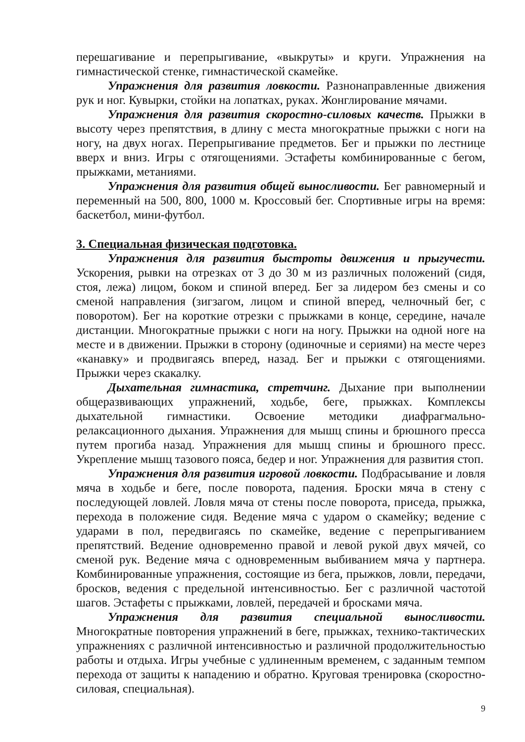перешагивание и перепрыгивание, «выкруты» и круги. Упражнения на гимнастической стенке, гимнастической скамейке.
Упражнения для развития ловкости. Разнонаправленные движения рук и ног. Кувырки, стойки на лопатках, руках. Жонглирование мячами.
Упражнения для развития скоростно-силовых качеств. Прыжки в высоту через препятствия, в длину с места многократные прыжки с ноги на ногу, на двух ногах. Перепрыгивание предметов. Бег и прыжки по лестнице вверх и вниз. Игры с отягощениями. Эстафеты комбинированные с бегом, прыжками, метаниями.
Упражнения для развития общей выносливости. Бег равномерный и переменный на 500, 800, 1000 м. Кроссовый бег. Спортивные игры на время: баскетбол, мини-футбол.
3. Специальная физическая подготовка.
Упражнения для развития быстроты движения и прыгучести. Ускорения, рывки на отрезках от 3 до 30 м из различных положений (сидя, стоя, лежа) лицом, боком и спиной вперед. Бег за лидером без смены и со сменой направления (зигзагом, лицом и спиной вперед, челночный бег, с поворотом). Бег на короткие отрезки с прыжками в конце, середине, начале дистанции. Многократные прыжки с ноги на ногу. Прыжки на одной ноге на месте и в движении. Прыжки в сторону (одиночные и сериями) на месте через «канавку» и продвигаясь вперед, назад. Бег и прыжки с отягощениями. Прыжки через скакалку.
Дыхательная гимнастика, стретчинг. Дыхание при выполнении общеразвивающих упражнений, ходьбе, беге, прыжках. Комплексы дыхательной гимнастики. Освоение методики диафрагмально-релаксационного дыхания. Упражнения для мышц спины и брюшного пресса путем прогиба назад. Упражнения для мышц спины и брюшного пресс. Укрепление мышц тазового пояса, бедер и ног. Упражнения для развития стоп.
Упражнения для развития игровой ловкости. Подбрасывание и ловля мяча в ходьбе и беге, после поворота, падения. Броски мяча в стену с последующей ловлей. Ловля мяча от стены после поворота, приседа, прыжка, перехода в положение сидя. Ведение мяча с ударом о скамейку; ведение с ударами в пол, передвигаясь по скамейке, ведение с перепрыгиванием препятствий. Ведение одновременно правой и левой рукой двух мячей, со сменой рук. Ведение мяча с одновременным выбиванием мяча у партнера. Комбинированные упражнения, состоящие из бега, прыжков, ловли, передачи, бросков, ведения с предельной интенсивностью. Бег с различной частотой шагов. Эстафеты с прыжками, ловлей, передачей и бросками мяча.
Упражнения для развития специальной выносливости. Многократные повторения упражнений в беге, прыжках, технико-тактических упражнениях с различной интенсивностью и различной продолжительностью работы и отдыха. Игры учебные с удлиненным временем, с заданным темпом перехода от защиты к нападению и обратно. Круговая тренировка (скоростно-силовая, специальная).
9